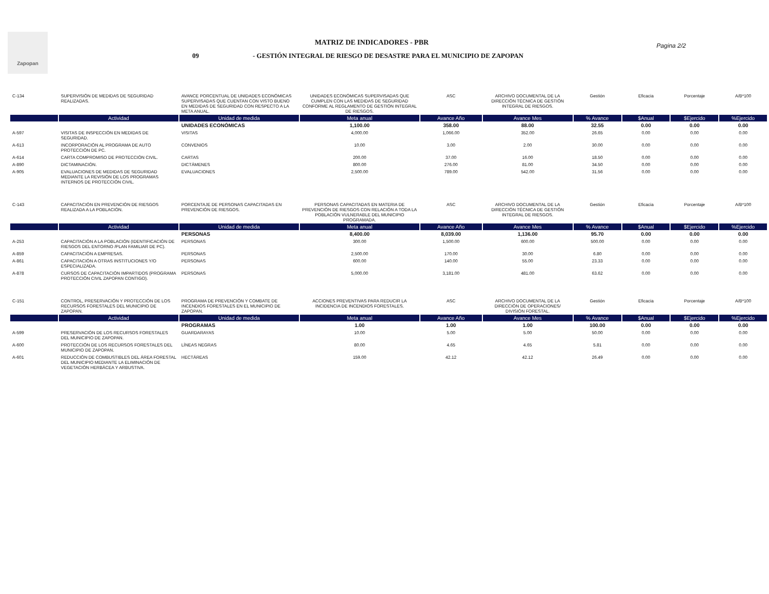Zapopan
MATRIZ DE INDICADORES - PBR
09 - GESTIÓN INTEGRAL DE RIESGO DE DESASTRE PARA EL MUNICIPIO DE ZAPOPAN
Pagina 2/2
| C-134 | SUPERVISIÓN DE MEDIDAS DE SEGURIDAD REALIZADAS. | AVANCE PORCENTUAL DE UNIDADES ECONÓMICAS SUPERVISADAS QUE CUENTAN CON VISTO BUENO EN MEDIDAS DE SEGURIDAD CON RESPECTO A LA META ANUAL. | UNIDADES ECONÓMICAS SUPERVISADAS QUE CUMPLEN CON LAS MEDIDAS DE SEGURIDAD CONFORME AL REGLAMENTO DE GESTIÓN INTEGRAL DE RIESGOS. | ASC | ARCHIVO DOCUMENTAL DE LA DIRECCIÓN TÉCNICA DE GESTIÓN INTEGRAL DE RIESGOS. | Gestión | Eficacia | Porcentaje | A/B*100 |
| | Actividad | Unidad de medida | Meta anual | Avance Año | Avance Mes | % Avance | $Anual | $Ejercido | %Ejercido |
| | | UNIDADES ECONÓMICAS | 1,100.00 | 358.00 | 88.00 | 32.55 | 0.00 | 0.00 | 0.00 |
| A-597 | VISITAS DE INSPECCIÓN EN MEDIDAS DE SEGURIDAD. | VISITAS | 4,000.00 | 1,066.00 | 352.00 | 26.65 | 0.00 | 0.00 | 0.00 |
| A-613 | INCORPORACIÓN AL PROGRAMA DE AUTO PROTECCIÓN DE PC. | CONVENIOS | 10.00 | 3.00 | 2.00 | 30.00 | 0.00 | 0.00 | 0.00 |
| A-614 | CARTA COMPROMISO DE PROTECCIÓN CIVIL. | CARTAS | 200.00 | 37.00 | 16.00 | 18.50 | 0.00 | 0.00 | 0.00 |
| A-890 | DICTAMINACIÓN. | DICTÁMENES | 800.00 | 276.00 | 81.00 | 34.50 | 0.00 | 0.00 | 0.00 |
| A-905 | EVALUACIONES DE MEDIDAS DE SEGURIDAD MEDIANTE LA REVISIÓN DE LOS PROGRAMAS INTERNOS DE PROTECCIÓN CIVIL. | EVALUACIONES | 2,500.00 | 789.00 | 542.00 | 31.56 | 0.00 | 0.00 | 0.00 |
| C-143 | CAPACITACIÓN EN PREVENCIÓN DE RIESGOS REALIZADA A LA POBLACIÓN. | PORCENTAJE DE PERSONAS CAPACITADAS EN PREVENCIÓN DE RIESGOS. | PERSONAS CAPACITADAS EN MATERIA DE PREVENCIÓN DE RIESGOS CON RELACIÓN A TODA LA POBLACIÓN VULNERABLE DEL MUNICIPIO PROGRAMADA. | ASC | ARCHIVO DOCUMENTAL DE LA DIRECCIÓN TÉCNICA DE GESTIÓN INTEGRAL DE RIESGOS. | Gestión | Eficacia | Porcentaje | A/B*100 |
| | Actividad | Unidad de medida | Meta anual | Avance Año | Avance Mes | % Avance | $Anual | $Ejercido | %Ejercido |
| | | PERSONAS | 8,400.00 | 8,039.00 | 1,136.00 | 95.70 | 0.00 | 0.00 | 0.00 |
| A-253 | CAPACITACIÓN A LA POBLACIÓN (IDENTIFICACIÓN DE RIESGOS DEL ENTORNO /PLAN FAMILIAR DE PC). | PERSONAS | 300.00 | 1,500.00 | 600.00 | 500.00 | 0.00 | 0.00 | 0.00 |
| A-859 | CAPACITACIÓN A EMPRESAS. | PERSONAS | 2,500.00 | 170.00 | 30.00 | 6.80 | 0.00 | 0.00 | 0.00 |
| A-861 | CAPACITACIÓN A OTRAS INSTITUCIONES Y/O ESPECIALIZADA. | PERSONAS | 600.00 | 140.00 | 55.00 | 23.33 | 0.00 | 0.00 | 0.00 |
| A-878 | CURSOS DE CAPACITACIÓN IMPARTIDOS (PROGRAMA PROTECCIÓN CIVIL ZAPOPAN CONTIGO). | PERSONAS | 5,000.00 | 3,181.00 | 481.00 | 63.62 | 0.00 | 0.00 | 0.00 |
| C-151 | CONTROL, PRESERVACIÓN Y PROTECCIÓN DE LOS RECURSOS FORESTALES DEL MUNICIPIO DE ZAPOPAN. | PROGRAMA DE PREVENCIÓN Y COMBATE DE INCENDIOS FORESTALES EN EL MUNICIPIO DE ZAPOPAN. | ACCIONES PREVENTIVAS PARA REDUCIR LA INCIDENCIA DE INCENDIOS FORESTALES. | ASC | ARCHIVO DOCUMENTAL DE LA DIRECCIÓN DE OPERACIONES/ DIVISIÓN FORESTAL. | Gestión | Eficacia | Porcentaje | A/B*100 |
| | Actividad | Unidad de medida | Meta anual | Avance Año | Avance Mes | % Avance | $Anual | $Ejercido | %Ejercido |
| | | PROGRAMAS | 1.00 | 1.00 | 1.00 | 100.00 | 0.00 | 0.00 | 0.00 |
| A-599 | PRESERVACIÓN DE LOS RECURSOS FORESTALES DEL MUNICIPIO DE ZAPOPAN. | GUARDARAYAS | 10.00 | 5.00 | 5.00 | 50.00 | 0.00 | 0.00 | 0.00 |
| A-600 | PROTECCIÓN DE LOS RECURSOS FORESTALES DEL MUNICIPIO DE ZAPOPAN. | LÍNEAS NEGRAS | 80.00 | 4.65 | 4.65 | 5.81 | 0.00 | 0.00 | 0.00 |
| A-601 | REDUCCIÓN DE COMBUSTIBLES DEL ÁREA FORESTAL DEL MUNICIPIO MEDIANTE LA ELIMINACIÓN DE VEGETACIÓN HERBÁCEA Y ARBUSTIVA. | HECTÁREAS | 159.00 | 42.12 | 42.12 | 26.49 | 0.00 | 0.00 | 0.00 |